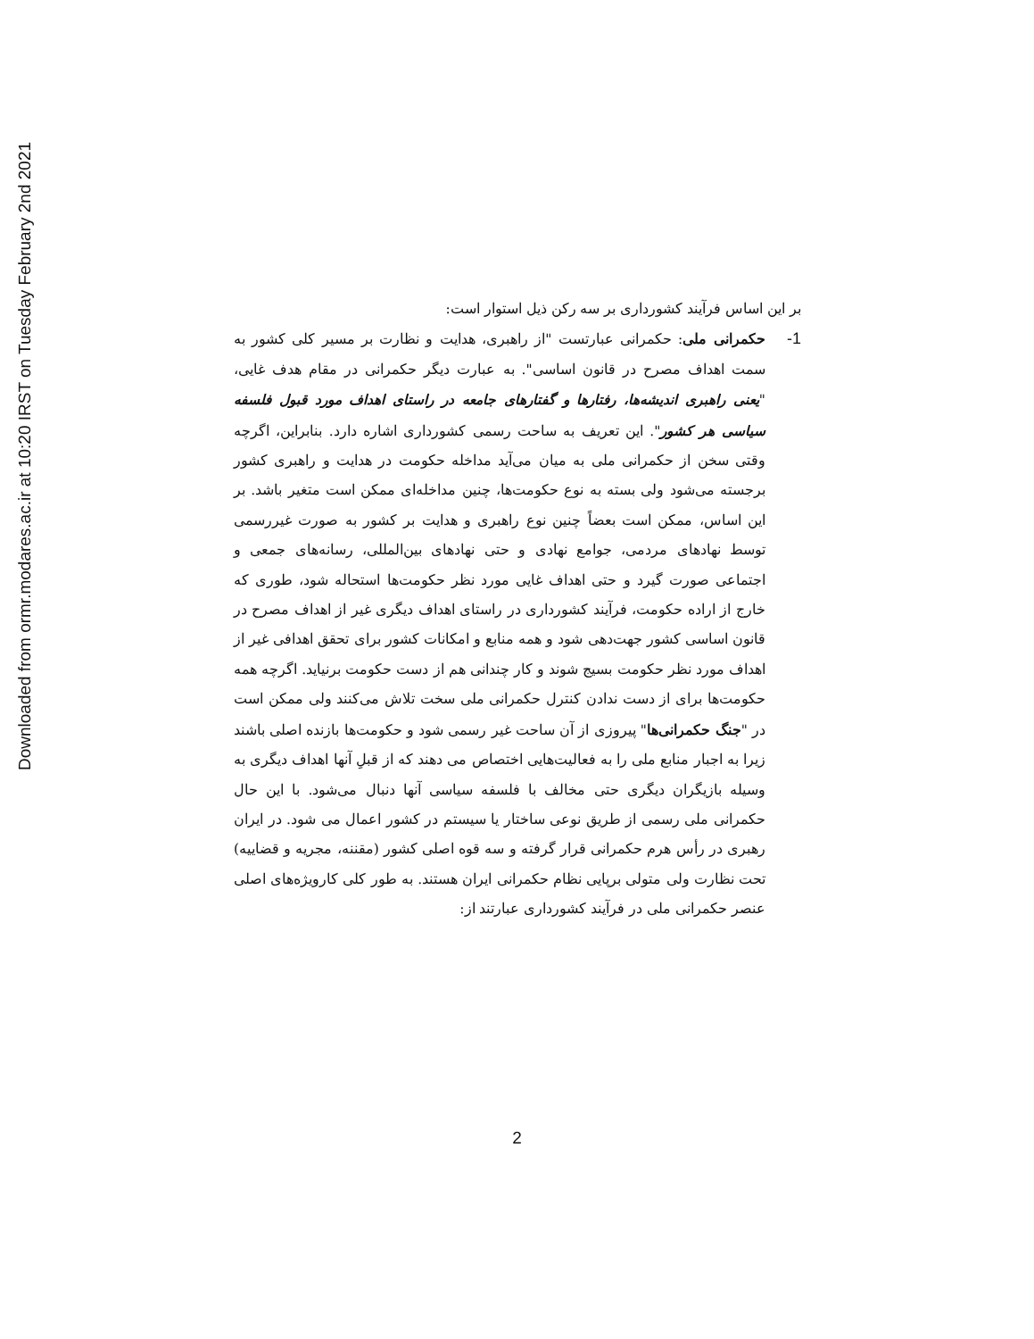Downloaded from ormr.modares.ac.ir at 10:20 IRST on Tuesday February 2nd 2021
بر این اساس فرآیند کشورداری بر سه رکن ذیل استوار است:
1-
حکمرانی ملی: حکمرانی عبارتست "از راهبری، هدایت و نظارت بر مسیر کلی کشور به سمت اهداف مصرح در قانون اساسی". به عبارت دیگر حکمرانی در مقام هدف غایی، "یعنی راهبری اندیشه‌ها، رفتارها و گفتارهای جامعه در راستای اهداف مورد قبول فلسفه سیاسی هر کشور". این تعریف به ساحت رسمی کشورداری اشاره دارد. بنابراین، اگرچه وقتی سخن از حکمرانی ملی به میان می‌آید مداخله حکومت در هدایت و راهبری کشور برجسته می‌شود ولی بسته به نوع حکومت‌ها، چنین مداخله‌ای ممکن است متغیر باشد. بر این اساس، ممکن است بعضاً چنین نوع راهبری و هدایت بر کشور به صورت غیررسمی توسط نهادهای مردمی، جوامع نهادی و حتی نهادهای بین‌المللی، رسانه‌های جمعی و اجتماعی صورت گیرد و حتی اهداف غایی مورد نظر حکومت‌ها استحاله شود، طوری که خارج از اراده حکومت، فرآیند کشورداری در راستای اهداف دیگری غیر از اهداف مصرح در قانون اساسی کشور جهت‌دهی شود و همه منابع و امکانات کشور برای تحقق اهدافی غیر از اهداف مورد نظر حکومت بسیج شوند و کار چندانی هم از دست حکومت برنیاید. اگرچه همه حکومت‌ها برای از دست ندادن کنترل حکمرانی ملی سخت تلاش می‌کنند ولی ممکن است در "جنگ حکمرانی‌ها" پیروزی از آن ساحت غیر رسمی شود و حکومت‌ها بازنده اصلی باشند زیرا به اجبار منابع ملی را به فعالیت‌هایی اختصاص می دهند که از قبلِ آنها اهداف دیگری به وسیله بازیگران دیگری حتی مخالف با فلسفه سیاسی آنها دنبال می‌شود. با این حال حکمرانی ملی رسمی از طریق نوعی ساختار یا سیستم در کشور اعمال می شود. در ایران رهبری در رأس هرم حکمرانی قرار گرفته و سه قوه اصلی کشور (مقننه، مجریه و قضاییه) تحت نظارت ولی متولی برپایی نظام حکمرانی ایران هستند. به طور کلی کارویژه‌های اصلی عنصر حکمرانی ملی در فرآیند کشورداری عبارتند از:
2